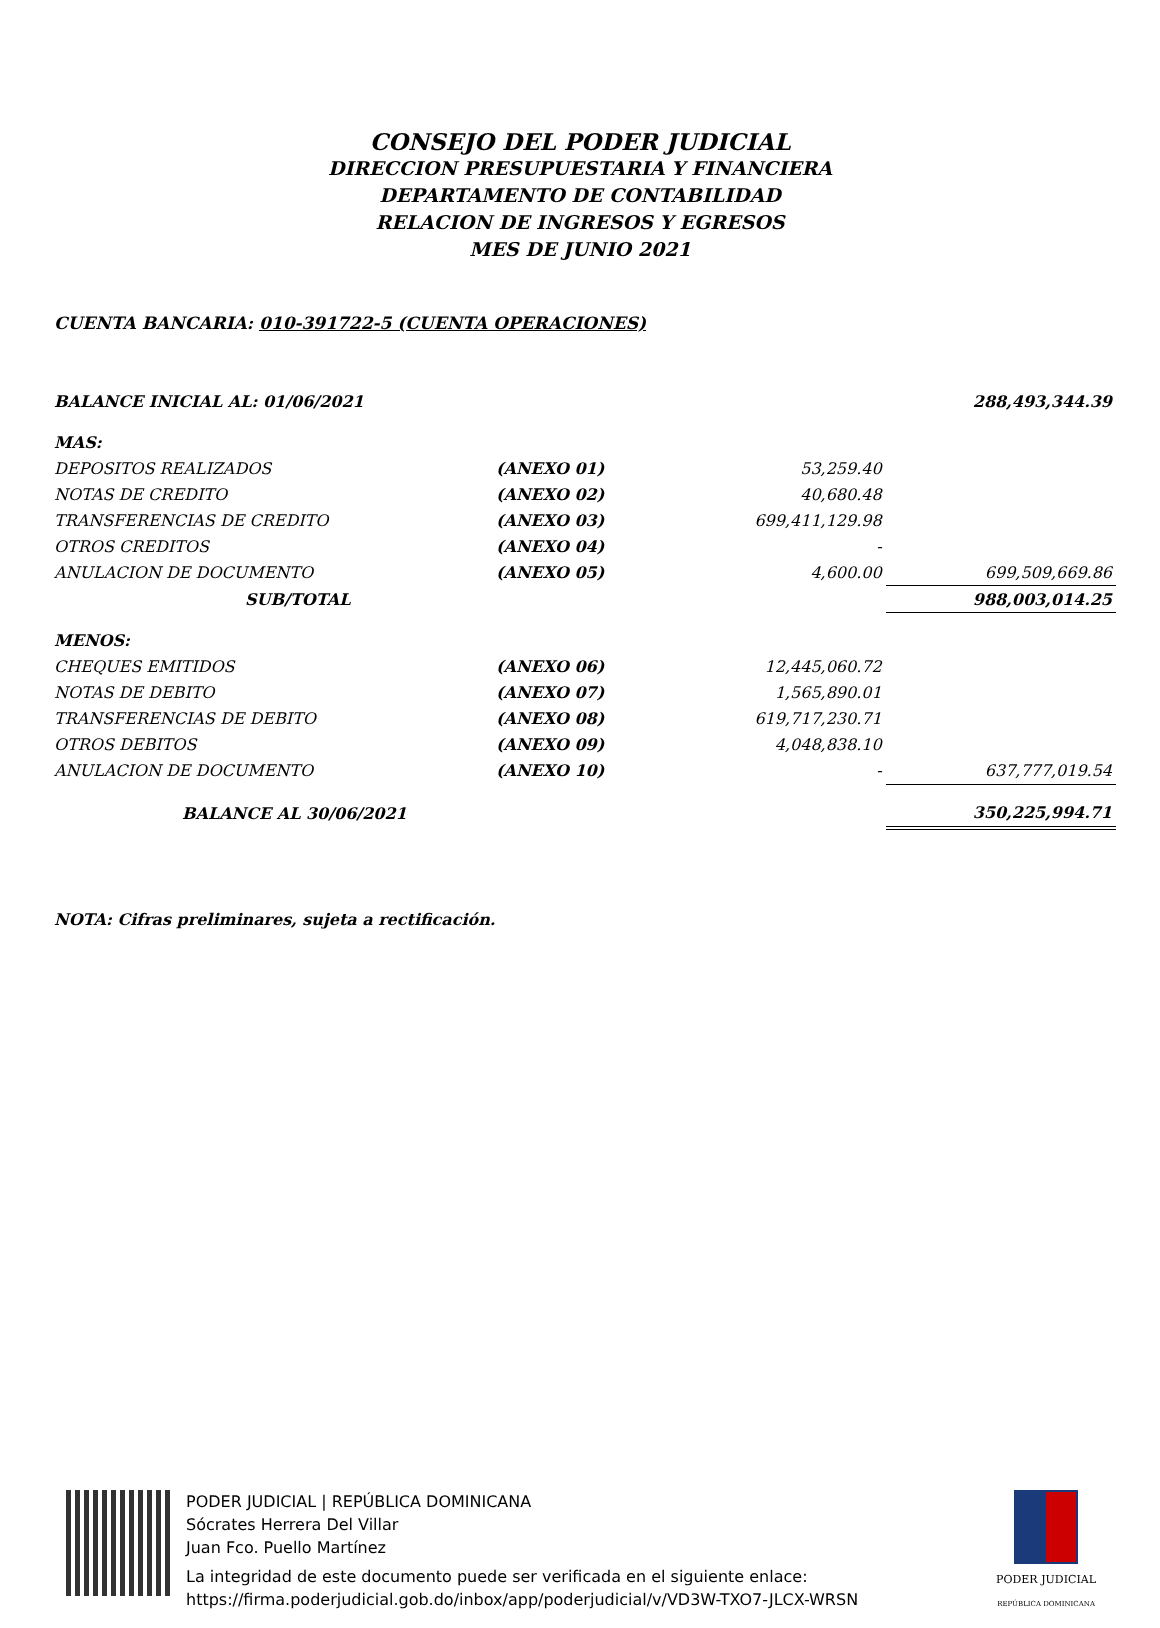CONSEJO DEL PODER JUDICIAL
DIRECCION PRESUPUESTARIA Y FINANCIERA
DEPARTAMENTO DE CONTABILIDAD
RELACION DE INGRESOS Y EGRESOS
MES DE JUNIO 2021
CUENTA BANCARIA: 010-391722-5 (CUENTA OPERACIONES)
| BALANCE INICIAL AL: 01/06/2021 | | | 288,493,344.39 |
| MAS: | | | |
| DEPOSITOS REALIZADOS | (ANEXO 01) | 53,259.40 | |
| NOTAS DE CREDITO | (ANEXO 02) | 40,680.48 | |
| TRANSFERENCIAS DE CREDITO | (ANEXO 03) | 699,411,129.98 | |
| OTROS CREDITOS | (ANEXO 04) | - | |
| ANULACION DE DOCUMENTO | (ANEXO 05) | 4,600.00 | 699,509,669.86 |
| SUB/TOTAL | | | 988,003,014.25 |
| MENOS: | | | |
| CHEQUES EMITIDOS | (ANEXO 06) | 12,445,060.72 | |
| NOTAS DE DEBITO | (ANEXO 07) | 1,565,890.01 | |
| TRANSFERENCIAS DE DEBITO | (ANEXO 08) | 619,717,230.71 | |
| OTROS DEBITOS | (ANEXO 09) | 4,048,838.10 | |
| ANULACION DE DOCUMENTO | (ANEXO 10) | - | 637,777,019.54 |
| BALANCE AL 30/06/2021 | | | 350,225,994.71 |
NOTA: Cifras preliminares, sujeta a rectificación.
PODER JUDICIAL | REPÚBLICA DOMINICANA
Sócrates Herrera Del Villar
Juan Fco. Puello Martínez
La integridad de este documento puede ser verificada en el siguiente enlace:
https://firma.poderjudicial.gob.do/inbox/app/poderjudicial/v/VD3W-TXO7-JLCX-WRSN
PODER JUDICIAL
REPÚBLICA DOMINICANA